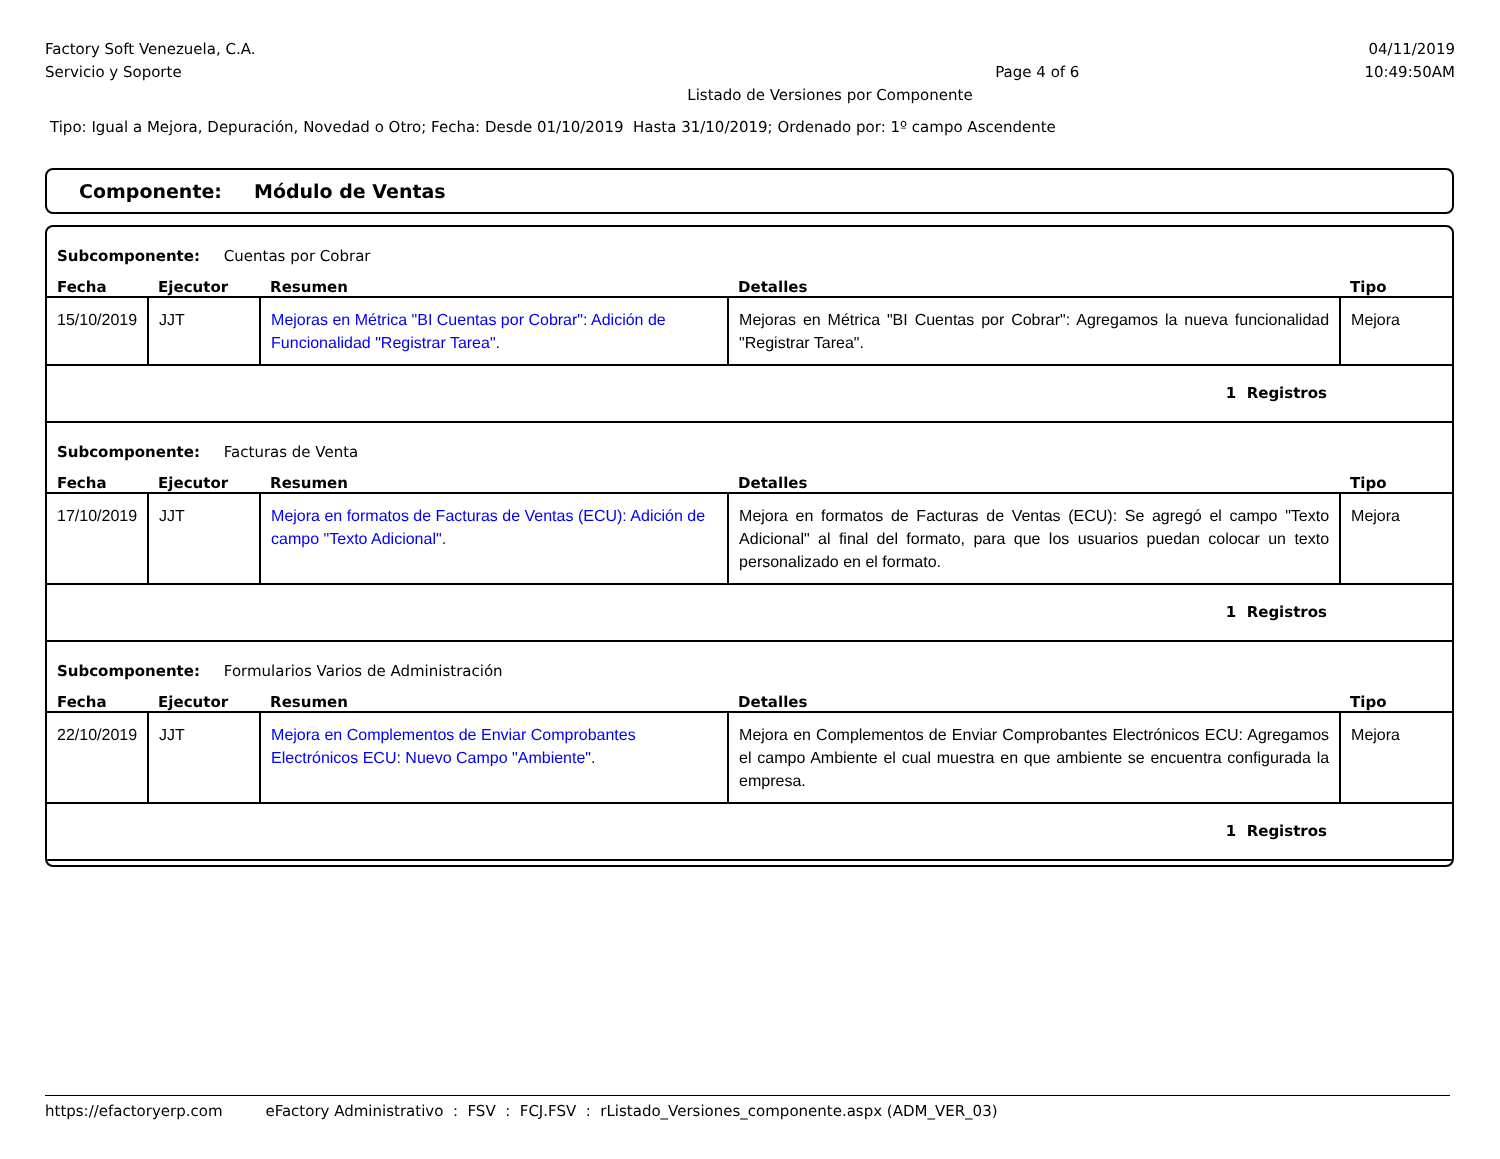Factory Soft Venezuela, C.A. 04/11/2019
Servicio y Soporte Page 4 of 6 10:49:50AM
Listado de Versiones por Componente
Tipo: Igual a Mejora, Depuración, Novedad o Otro; Fecha: Desde 01/10/2019 Hasta 31/10/2019; Ordenado por: 1º campo Ascendente
Componente: Módulo de Ventas
| Subcomponente: Cuentas por Cobrar | | | | |
| Fecha | Ejecutor | Resumen | Detalles | Tipo |
| 15/10/2019 | JJT | Mejoras en Métrica "BI Cuentas por Cobrar": Adición de Funcionalidad "Registrar Tarea". | Mejoras en Métrica "BI Cuentas por Cobrar": Agregamos la nueva funcionalidad "Registrar Tarea". | Mejora |
| 1 Registros | | | | |
| Subcomponente: Facturas de Venta | | | | |
| Fecha | Ejecutor | Resumen | Detalles | Tipo |
| 17/10/2019 | JJT | Mejora en formatos de Facturas de Ventas (ECU): Adición de campo "Texto Adicional". | Mejora en formatos de Facturas de Ventas (ECU): Se agregó el campo "Texto Adicional" al final del formato, para que los usuarios puedan colocar un texto personalizado en el formato. | Mejora |
| 1 Registros | | | | |
| Subcomponente: Formularios Varios de Administración | | | | |
| Fecha | Ejecutor | Resumen | Detalles | Tipo |
| 22/10/2019 | JJT | Mejora en Complementos de Enviar Comprobantes Electrónicos ECU: Nuevo Campo "Ambiente". | Mejora en Complementos de Enviar Comprobantes Electrónicos ECU: Agregamos el campo Ambiente el cual muestra en que ambiente se encuentra configurada la empresa. | Mejora |
| 1 Registros | | | | |
https://efactoryerp.com eFactory Administrativo : FSV : FCJ.FSV : rListado_Versiones_componente.aspx (ADM_VER_03)